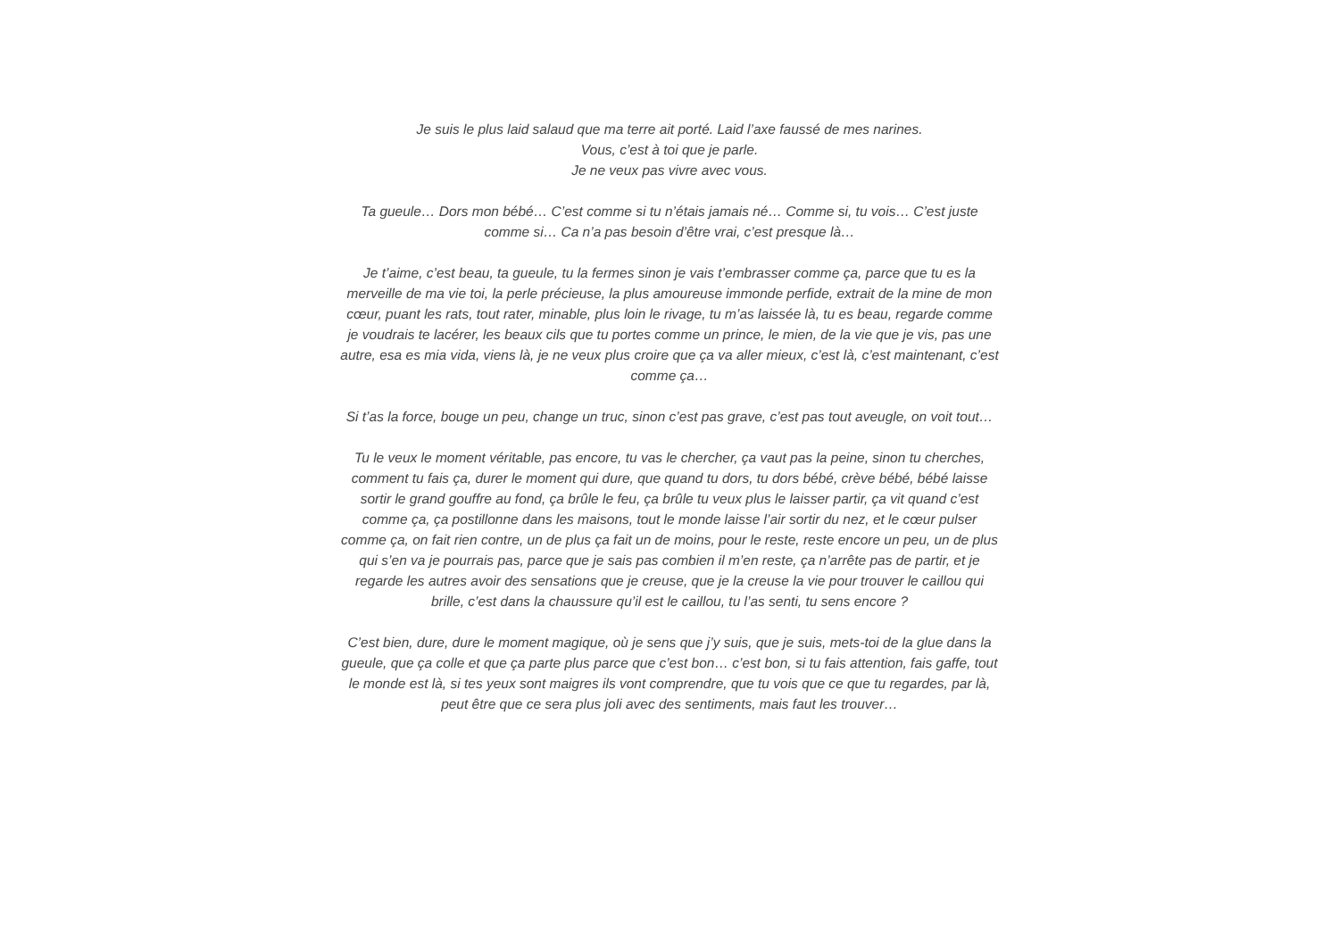Je suis le plus laid salaud que ma terre ait porté. Laid l’axe faussé de mes narines.
Vous, c’est à toi que je parle.
Je ne veux pas vivre avec vous.
Ta gueule… Dors mon bébé… C’est comme si tu n’étais jamais né… Comme si, tu vois… C’est juste comme si… Ca n’a pas besoin d’être vrai, c’est presque là…
Je t’aime, c’est beau, ta gueule, tu la fermes sinon je vais t’embrasser comme ça, parce que tu es la merveille de ma vie toi, la perle précieuse, la plus amoureuse immonde perfide, extrait de la mine de mon cœur, puant les rats, tout rater, minable, plus loin le rivage, tu m’as laissée là, tu es beau, regarde comme je voudrais te lacérer, les beaux cils que tu portes comme un prince, le mien, de la vie que je vis, pas une autre, esa es mia vida, viens là, je ne veux plus croire que ça va aller mieux, c’est là, c’est maintenant, c’est comme ça…
Si t’as la force, bouge un peu, change un truc, sinon c’est pas grave, c’est pas tout aveugle, on voit tout…
Tu le veux le moment véritable, pas encore, tu vas le chercher, ça vaut pas la peine, sinon tu cherches, comment tu fais ça, durer le moment qui dure, que quand tu dors, tu dors bébé, crève bébé, bébé laisse sortir le grand gouffre au fond, ça brûle le feu, ça brûle tu veux plus le laisser partir, ça vit quand c’est comme ça, ça postillonne dans les maisons, tout le monde laisse l’air sortir du nez, et le cœur pulser comme ça, on fait rien contre, un de plus ça fait un de moins, pour le reste, reste encore un peu, un de plus qui s’en va je pourrais pas, parce que je sais pas combien il m’en reste, ça n’arrête pas de partir, et je regarde les autres avoir des sensations que je creuse, que je la creuse la vie pour trouver le caillou qui brille, c’est dans la chaussure qu’il est le caillou, tu l’as senti, tu sens encore ?
C’est bien, dure, dure le moment magique, où je sens que j’y suis, que je suis, mets-toi de la glue dans la gueule, que ça colle et que ça parte plus parce que c’est bon… c’est bon, si tu fais attention, fais gaffe, tout le monde est là, si tes yeux sont maigres ils vont comprendre, que tu vois que ce que tu regardes, par là, peut être que ce sera plus joli avec des sentiments, mais faut les trouver…